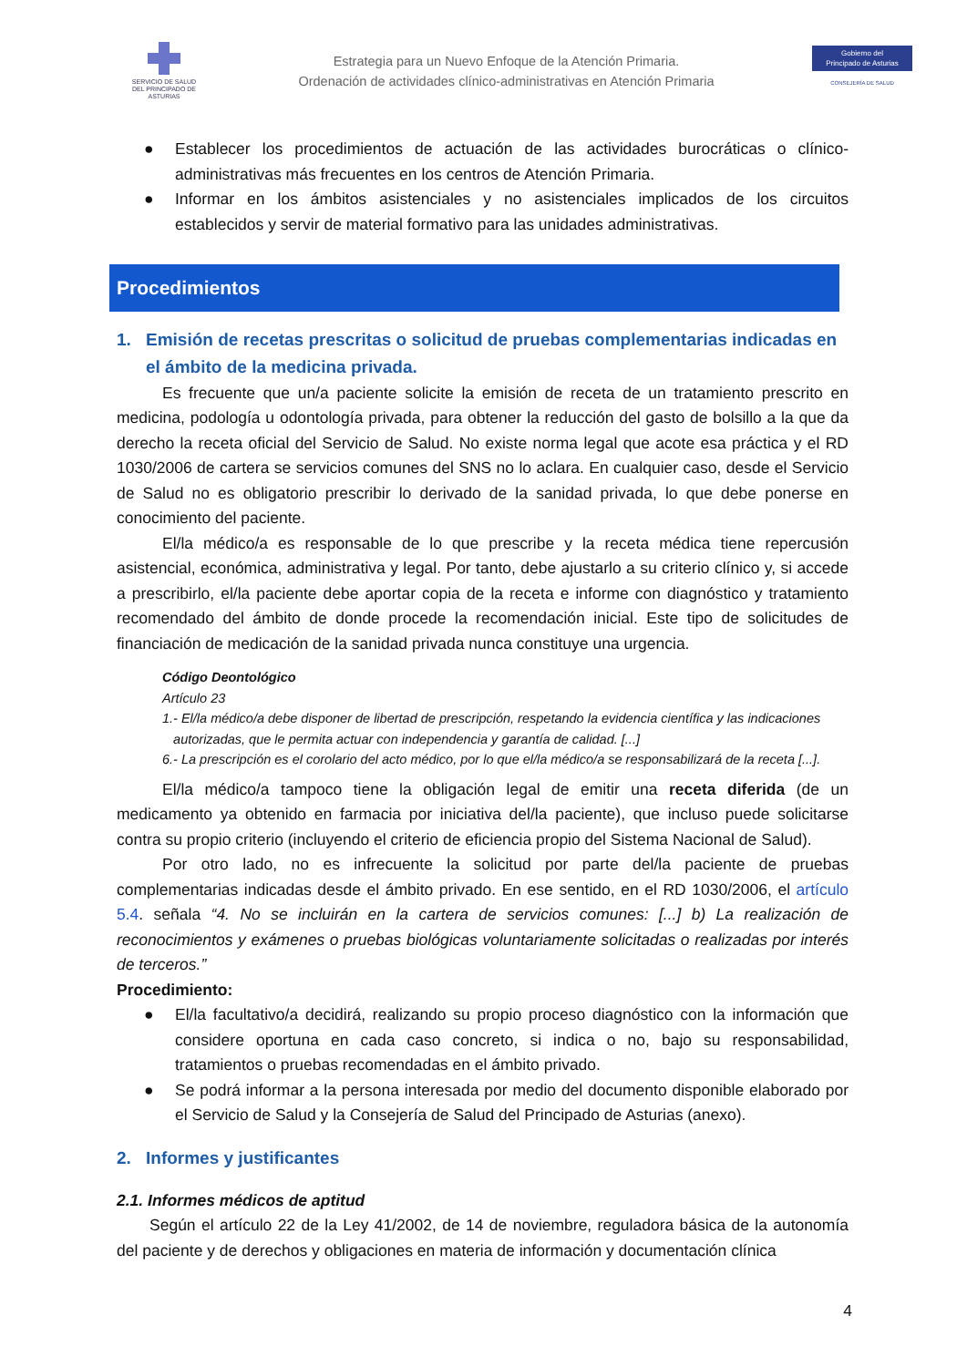SERVICIO DE SALUD
DEL PRINCIPADO DE ASTURIAS
Estrategia para un Nuevo Enfoque de la Atención Primaria.
Ordenación de actividades clínico-administrativas en Atención Primaria
Gobierno del
Principado de Asturias
CONSEJERÍA DE SALUD
● Establecer los procedimientos de actuación de las actividades burocráticas o clínico-administrativas más frecuentes en los centros de Atención Primaria.
● Informar en los ámbitos asistenciales y no asistenciales implicados de los circuitos establecidos y servir de material formativo para las unidades administrativas.
Procedimientos
1. Emisión de recetas prescritas o solicitud de pruebas complementarias indicadas en el ámbito de la medicina privada.
Es frecuente que un/a paciente solicite la emisión de receta de un tratamiento prescrito en medicina, podología u odontología privada, para obtener la reducción del gasto de bolsillo a la que da derecho la receta oficial del Servicio de Salud. No existe norma legal que acote esa práctica y el RD 1030/2006 de cartera se servicios comunes del SNS no lo aclara. En cualquier caso, desde el Servicio de Salud no es obligatorio prescribir lo derivado de la sanidad privada, lo que debe ponerse en conocimiento del paciente.
El/la médico/a es responsable de lo que prescribe y la receta médica tiene repercusión asistencial, económica, administrativa y legal. Por tanto, debe ajustarlo a su criterio clínico y, si accede a prescribirlo, el/la paciente debe aportar copia de la receta e informe con diagnóstico y tratamiento recomendado del ámbito de donde procede la recomendación inicial. Este tipo de solicitudes de financiación de medicación de la sanidad privada nunca constituye una urgencia.
Código Deontológico
Artículo 23
1.- El/la médico/a debe disponer de libertad de prescripción, respetando la evidencia científica y las indicaciones
autorizadas, que le permita actuar con independencia y garantía de calidad. [...]
6.- La prescripción es el corolario del acto médico, por lo que el/la médico/a se responsabilizará de la receta [...].
El/la médico/a tampoco tiene la obligación legal de emitir una receta diferida (de un medicamento ya obtenido en farmacia por iniciativa del/la paciente), que incluso puede solicitarse contra su propio criterio (incluyendo el criterio de eficiencia propio del Sistema Nacional de Salud).
Por otro lado, no es infrecuente la solicitud por parte del/la paciente de pruebas complementarias indicadas desde el ámbito privado. En ese sentido, en el RD 1030/2006, el artículo 5.4. señala “4. No se incluirán en la cartera de servicios comunes: [...] b) La realización de reconocimientos y exámenes o pruebas biológicas voluntariamente solicitadas o realizadas por interés de terceros.”
Procedimiento:
● El/la facultativo/a decidirá, realizando su propio proceso diagnóstico con la información que considere oportuna en cada caso concreto, si indica o no, bajo su responsabilidad, tratamientos o pruebas recomendadas en el ámbito privado.
● Se podrá informar a la persona interesada por medio del documento disponible elaborado por el Servicio de Salud y la Consejería de Salud del Principado de Asturias (anexo).
2. Informes y justificantes
2.1. Informes médicos de aptitud
Según el artículo 22 de la Ley 41/2002, de 14 de noviembre, reguladora básica de la autonomía del paciente y de derechos y obligaciones en materia de información y documentación clínica
4